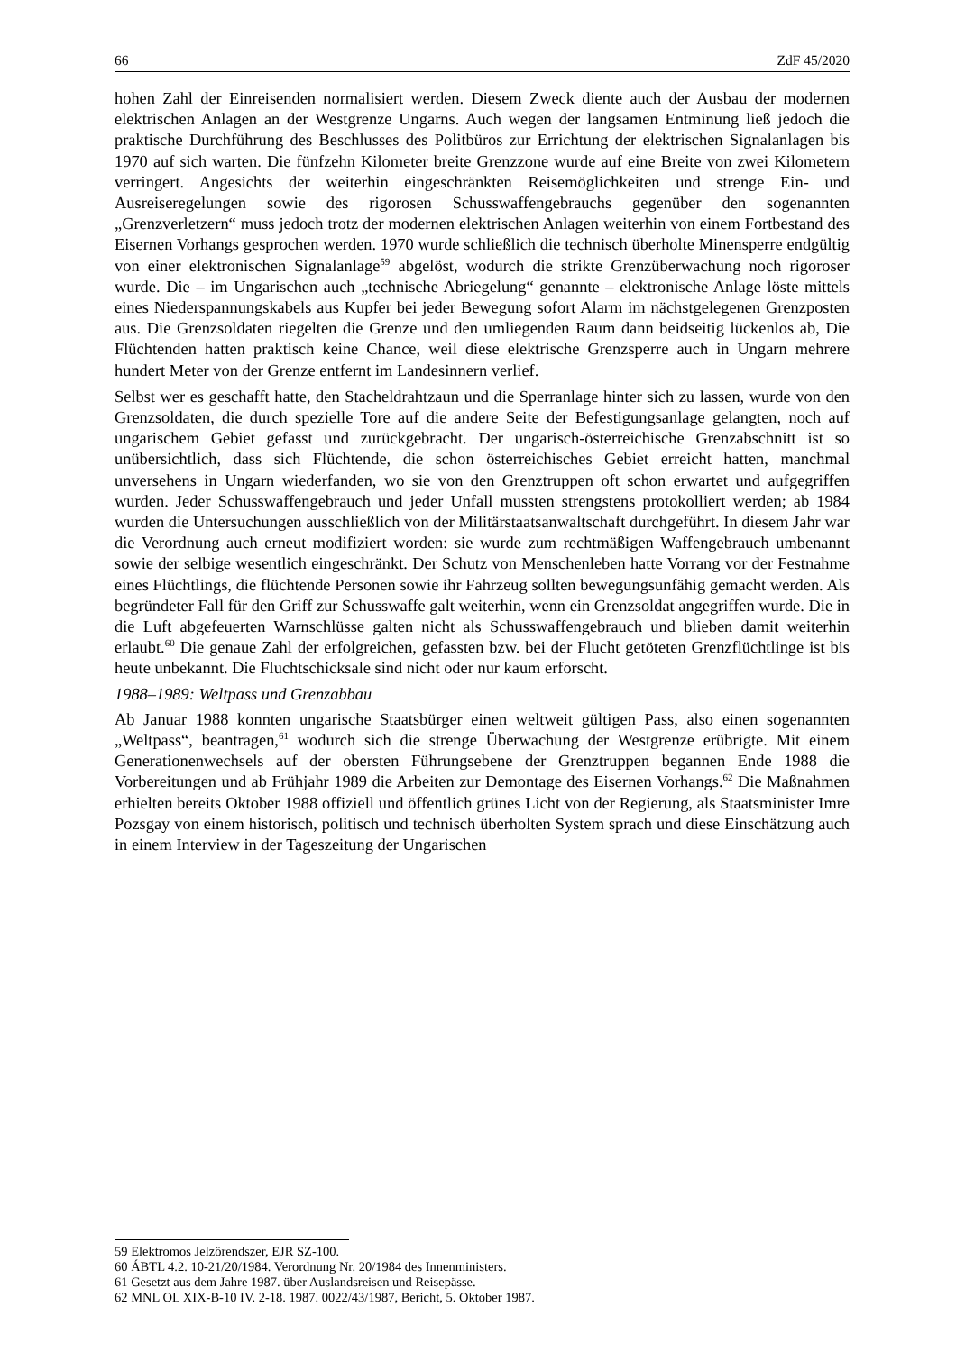66 ZdF 45/2020
hohen Zahl der Einreisenden normalisiert werden. Diesem Zweck diente auch der Ausbau der modernen elektrischen Anlagen an der Westgrenze Ungarns. Auch wegen der langsamen Entminung ließ jedoch die praktische Durchführung des Beschlusses des Politbüros zur Errichtung der elektrischen Signalanlagen bis 1970 auf sich warten. Die fünfzehn Kilometer breite Grenzzone wurde auf eine Breite von zwei Kilometern verringert. Angesichts der weiterhin eingeschränkten Reisemöglichkeiten und strenge Ein- und Ausreiseregelungen sowie des rigorosen Schusswaffengebrauchs gegenüber den sogenannten „Grenzverletzern“ muss jedoch trotz der modernen elektrischen Anlagen weiterhin von einem Fortbestand des Eisernen Vorhangs gesprochen werden. 1970 wurde schließlich die technisch überholte Minensperre endgültig von einer elektronischen Signalanlage<sup>59</sup> abgelöst, wodurch die strikte Grenzüberwachung noch rigoroser wurde. Die – im Ungarischen auch „technische Abriegelung“ genannte – elektronische Anlage löste mittels eines Niederspannungskabels aus Kupfer bei jeder Bewegung sofort Alarm im nächstgelegenen Grenzposten aus. Die Grenzsoldaten riegelten die Grenze und den umliegenden Raum dann beidseitig lückenlos ab, Die Flüchtenden hatten praktisch keine Chance, weil diese elektrische Grenzsperre auch in Ungarn mehrere hundert Meter von der Grenze entfernt im Landesinnern verlief.
Selbst wer es geschafft hatte, den Stacheldrahtzaun und die Sperranlage hinter sich zu lassen, wurde von den Grenzsoldaten, die durch spezielle Tore auf die andere Seite der Befestigungsanlage gelangten, noch auf ungarischem Gebiet gefasst und zurückgebracht. Der ungarisch-österreichische Grenzabschnitt ist so unübersichtlich, dass sich Flüchtende, die schon österreichisches Gebiet erreicht hatten, manchmal unversehens in Ungarn wiederfanden, wo sie von den Grenztruppen oft schon erwartet und aufgegriffen wurden. Jeder Schusswaffengebrauch und jeder Unfall mussten strengstens protokolliert werden; ab 1984 wurden die Untersuchungen ausschließlich von der Militärstaatsanwaltschaft durchgeführt. In diesem Jahr war die Verordnung auch erneut modifiziert worden: sie wurde zum rechtmäßigen Waffengebrauch umbenannt sowie der selbige wesentlich eingeschränkt. Der Schutz von Menschenleben hatte Vorrang vor der Festnahme eines Flüchtlings, die flüchtende Personen sowie ihr Fahrzeug sollten bewegungsunfähig gemacht werden. Als begründeter Fall für den Griff zur Schusswaffe galt weiterhin, wenn ein Grenzsoldat angegriffen wurde. Die in die Luft abgefeuerten Warnschlüsse galten nicht als Schusswaffengebrauch und blieben damit weiterhin erlaubt.<sup>60</sup> Die genaue Zahl der erfolgreichen, gefassten bzw. bei der Flucht getöteten Grenzflüchtlinge ist bis heute unbekannt. Die Fluchtschicksale sind nicht oder nur kaum erforscht.
1988–1989: Weltpass und Grenzabbau
Ab Januar 1988 konnten ungarische Staatsbürger einen weltweit gültigen Pass, also einen sogenannten „Weltpass“, beantragen,<sup>61</sup> wodurch sich die strenge Überwachung der Westgrenze erübrigte. Mit einem Generationenwechsels auf der obersten Führungsebene der Grenztruppen begannen Ende 1988 die Vorbereitungen und ab Frühjahr 1989 die Arbeiten zur Demontage des Eisernen Vorhangs.<sup>62</sup> Die Maßnahmen erhielten bereits Oktober 1988 offiziell und öffentlich grünes Licht von der Regierung, als Staatsminister Imre Pozsgay von einem historisch, politisch und technisch überholten System sprach und diese Einschätzung auch in einem Interview in der Tageszeitung der Ungarischen
59 Elektromos Jelzőrendszer, EJR SZ-100.
60 ÁBTL 4.2. 10-21/20/1984. Verordnung Nr. 20/1984 des Innenministers.
61 Gesetzt aus dem Jahre 1987. über Auslandsreisen und Reisepässe.
62 MNL OL XIX-B-10 IV. 2-18. 1987. 0022/43/1987, Bericht, 5. Oktober 1987.